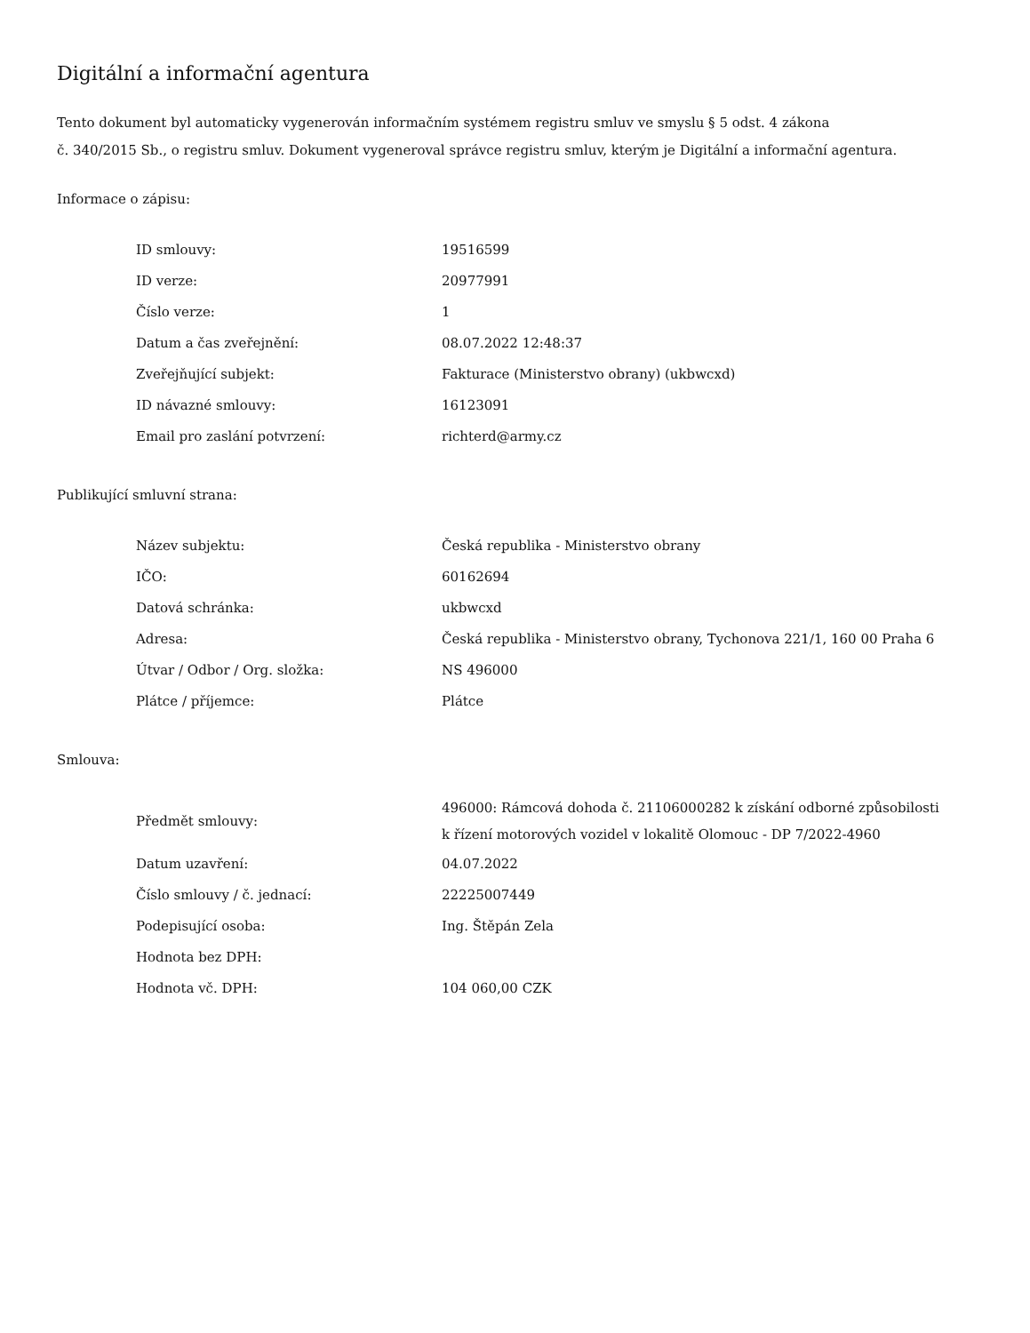Digitální a informační agentura
Tento dokument byl automaticky vygenerován informačním systémem registru smluv ve smyslu § 5 odst. 4 zákona
č. 340/2015 Sb., o registru smluv. Dokument vygeneroval správce registru smluv, kterým je Digitální a informační agentura.
Informace o zápisu:
| ID smlouvy: | 19516599 |
| ID verze: | 20977991 |
| Číslo verze: | 1 |
| Datum a čas zveřejnění: | 08.07.2022 12:48:37 |
| Zveřejňující subjekt: | Fakturace (Ministerstvo obrany) (ukbwcxd) |
| ID návazné smlouvy: | 16123091 |
| Email pro zaslání potvrzení: | richterd@army.cz |
Publikující smluvní strana:
| Název subjektu: | Česká republika - Ministerstvo obrany |
| IČO: | 60162694 |
| Datová schránka: | ukbwcxd |
| Adresa: | Česká republika - Ministerstvo obrany, Tychonova 221/1, 160 00 Praha 6 |
| Útvar / Odbor / Org. složka: | NS 496000 |
| Plátce / příjemce: | Plátce |
Smlouva:
| Předmět smlouvy: | 496000: Rámcová dohoda č. 21106000282 k získání odborné způsobilosti k řízení motorových vozidel v lokalitě Olomouc - DP 7/2022-4960 |
| Datum uzavření: | 04.07.2022 |
| Číslo smlouvy / č. jednací: | 22225007449 |
| Podepisující osoba: | Ing. Štěpán Zela |
| Hodnota bez DPH: | |
| Hodnota vč. DPH: | 104 060,00 CZK |